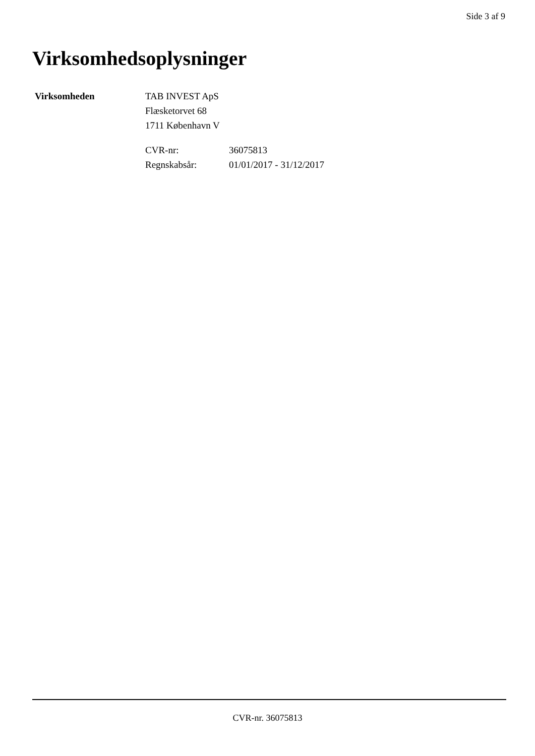Side 3 af 9
Virksomhedsoplysninger
Virksomheden TAB INVEST ApS
Flæsketorvet 68
1711 København V
CVR-nr: 36075813 Regnskabsår: 01/01/2017 - 31/12/2017
CVR-nr. 36075813